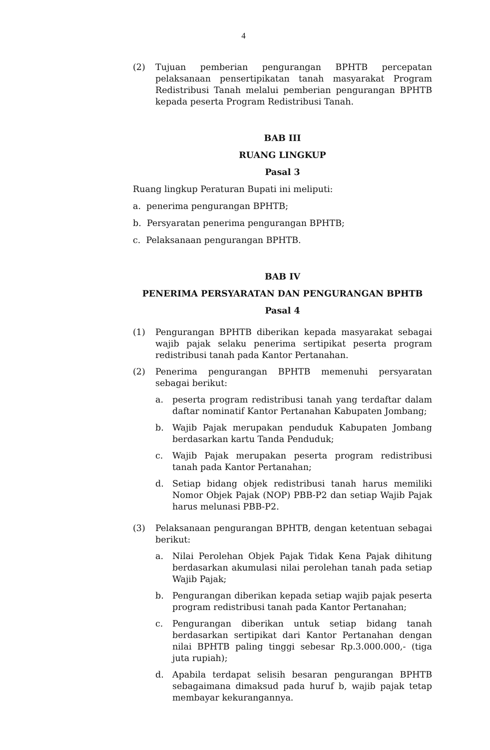4
(2) Tujuan pemberian pengurangan BPHTB percepatan pelaksanaan pensertipikatan tanah masyarakat Program Redistribusi Tanah melalui pemberian pengurangan BPHTB kepada peserta Program Redistribusi Tanah.
BAB III
RUANG LINGKUP
Pasal 3
Ruang lingkup Peraturan Bupati ini meliputi:
a. penerima pengurangan BPHTB;
b. Persyaratan penerima pengurangan BPHTB;
c. Pelaksanaan pengurangan BPHTB.
BAB IV
PENERIMA PERSYARATAN DAN PENGURANGAN BPHTB
Pasal 4
(1) Pengurangan BPHTB diberikan kepada masyarakat sebagai wajib pajak selaku penerima sertipikat peserta program redistribusi tanah pada Kantor Pertanahan.
(2) Penerima pengurangan BPHTB memenuhi persyaratan sebagai berikut:
a. peserta program redistribusi tanah yang terdaftar dalam daftar nominatif Kantor Pertanahan Kabupaten Jombang;
b. Wajib Pajak merupakan penduduk Kabupaten Jombang berdasarkan kartu Tanda Penduduk;
c. Wajib Pajak merupakan peserta program redistribusi tanah pada Kantor Pertanahan;
d. Setiap bidang objek redistribusi tanah harus memiliki Nomor Objek Pajak (NOP) PBB-P2 dan setiap Wajib Pajak harus melunasi PBB-P2.
(3) Pelaksanaan pengurangan BPHTB, dengan ketentuan sebagai berikut:
a. Nilai Perolehan Objek Pajak Tidak Kena Pajak dihitung berdasarkan akumulasi nilai perolehan tanah pada setiap Wajib Pajak;
b. Pengurangan diberikan kepada setiap wajib pajak peserta program redistribusi tanah pada Kantor Pertanahan;
c. Pengurangan diberikan untuk setiap bidang tanah berdasarkan sertipikat dari Kantor Pertanahan dengan nilai BPHTB paling tinggi sebesar Rp.3.000.000,- (tiga juta rupiah);
d. Apabila terdapat selisih besaran pengurangan BPHTB sebagaimana dimaksud pada huruf b, wajib pajak tetap membayar kekurangannya.